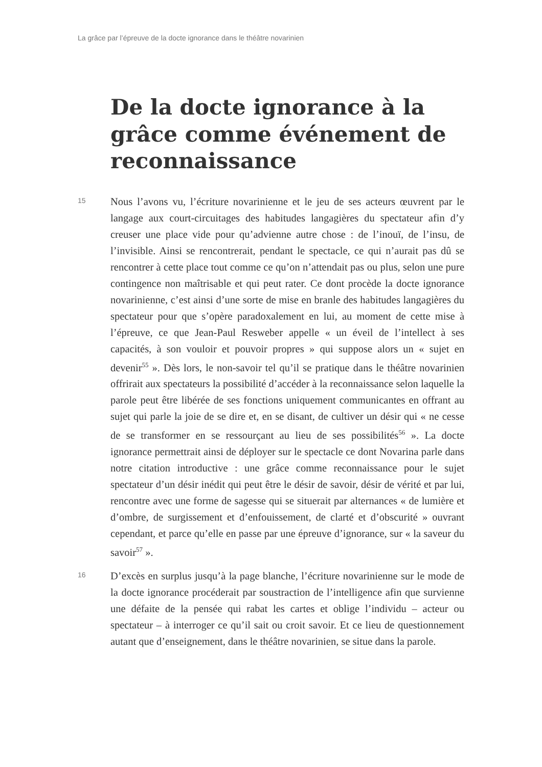La grâce par l’épreuve de la docte ignorance dans le théâtre novarinien
De la docte ignorance à la grâce comme événement de reconnais­sance
15
Nous l’avons vu, l’écriture novarinienne et le jeu de ses acteurs œuvrent par le langage aux court-circuitages des habitudes langagières du spectateur afin d’y creuser une place vide pour qu’advienne autre chose : de l’inouï, de l’insu, de l’invisible. Ainsi se rencontrerait, pendant le spectacle, ce qui n’aurait pas dû se rencontrer à cette place tout comme ce qu’on n’attendait pas ou plus, selon une pure contingence non maîtrisable et qui peut rater. Ce dont procède la docte ignorance novarinienne, c’est ainsi d’une sorte de mise en branle des habitudes langagières du spectateur pour que s’opère paradoxalement en lui, au moment de cette mise à l’épreuve, ce que Jean-Paul Resweber appelle « un éveil de l’intellect à ses capacités, à son vouloir et pouvoir propres » qui suppose alors un « sujet en devenir<sup>55</sup> ». Dès lors, le non-savoir tel qu’il se pratique dans le théâtre novarinien offrirait aux spectateurs la possibilité d’accéder à la reconnaissance selon laquelle la parole peut être libérée de ses fonctions uniquement communicantes en offrant au sujet qui parle la joie de se dire et, en se disant, de cultiver un désir qui « ne cesse de se transformer en se ressourçant au lieu de ses possibilités<sup>56</sup> ». La docte ignorance permettrait ainsi de déployer sur le spectacle ce dont Novarina parle dans notre citation introductive : une grâce comme reconnaissance pour le sujet spectateur d’un désir inédit qui peut être le désir de savoir, désir de vérité et par lui, rencontre avec une forme de sagesse qui se situerait par alternances « de lumière et d’ombre, de surgissement et d’enfouissement, de clarté et d’obscurité » ouvrant cependant, et parce qu’elle en passe par une épreuve d’ignorance, sur « la saveur du savoir<sup>57</sup> ».
16
D’excès en surplus jusqu’à la page blanche, l’écriture novarinienne sur le mode de la docte ignorance procéderait par soustraction de l’intelligence afin que survienne une défaite de la pensée qui rabat les cartes et oblige l’individu – acteur ou spectateur – à interroger ce qu’il sait ou croit savoir. Et ce lieu de questionnement autant que d’enseignement, dans le théâtre novarinien, se situe dans la parole.